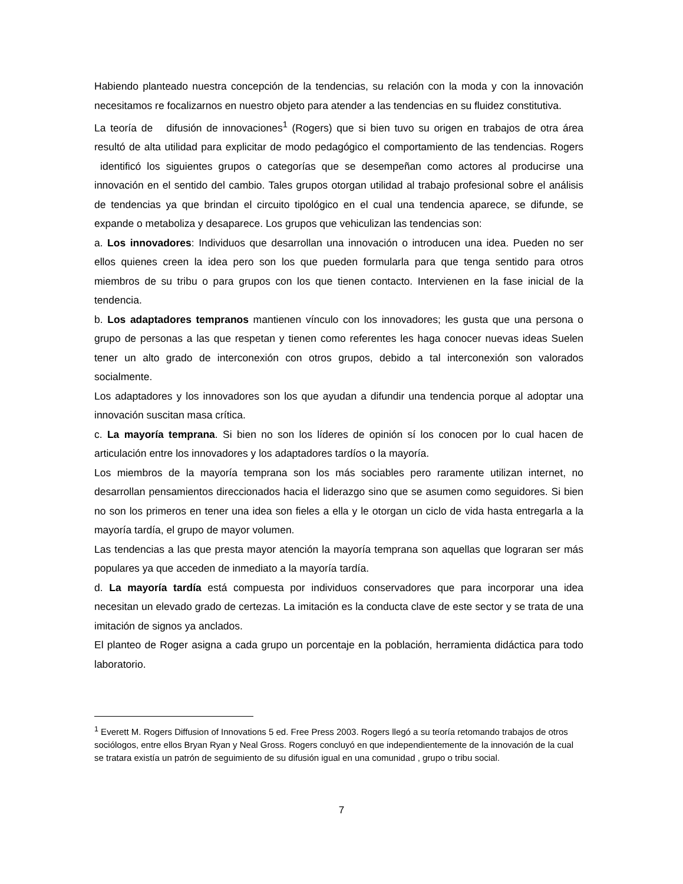Habiendo planteado nuestra concepción de la tendencias, su relación con la moda y con la innovación necesitamos re focalizarnos en nuestro objeto para atender a las tendencias en su fluidez constitutiva.
La teoría de difusión de innovaciones<sup>1</sup> (Rogers) que si bien tuvo su origen en trabajos de otra área resultó de alta utilidad para explicitar de modo pedagógico el comportamiento de las tendencias. Rogers identificó los siguientes grupos o categorías que se desempeñan como actores al producirse una innovación en el sentido del cambio. Tales grupos otorgan utilidad al trabajo profesional sobre el análisis de tendencias ya que brindan el circuito tipológico en el cual una tendencia aparece, se difunde, se expande o metaboliza y desaparece. Los grupos que vehiculizan las tendencias son:
a. Los innovadores: Individuos que desarrollan una innovación o introducen una idea. Pueden no ser ellos quienes creen la idea pero son los que pueden formularla para que tenga sentido para otros miembros de su tribu o para grupos con los que tienen contacto. Intervienen en la fase inicial de la tendencia.
b. Los adaptadores tempranos mantienen vínculo con los innovadores; les gusta que una persona o grupo de personas a las que respetan y tienen como referentes les haga conocer nuevas ideas Suelen tener un alto grado de interconexión con otros grupos, debido a tal interconexión son valorados socialmente.
Los adaptadores y los innovadores son los que ayudan a difundir una tendencia porque al adoptar una innovación suscitan masa crítica.
c. La mayoría temprana. Si bien no son los líderes de opinión sí los conocen por lo cual hacen de articulación entre los innovadores y los adaptadores tardíos o la mayoría.
Los miembros de la mayoría temprana son los más sociables pero raramente utilizan internet, no desarrollan pensamientos direccionados hacia el liderazgo sino que se asumen como seguidores. Si bien no son los primeros en tener una idea son fieles a ella y le otorgan un ciclo de vida hasta entregarla a la mayoría tardía, el grupo de mayor volumen.
Las tendencias a las que presta mayor atención la mayoría temprana son aquellas que lograran ser más populares ya que acceden de inmediato a la mayoría tardía.
d. La mayoría tardía está compuesta por individuos conservadores que para incorporar una idea necesitan un elevado grado de certezas. La imitación es la conducta clave de este sector y se trata de una imitación de signos ya anclados.
El planteo de Roger asigna a cada grupo un porcentaje en la población, herramienta didáctica para todo laboratorio.
<sup>1</sup> Everett M. Rogers Diffusion of Innovations 5 ed. Free Press 2003. Rogers llegó a su teoría retomando trabajos de otros sociólogos, entre ellos Bryan Ryan y Neal Gross. Rogers concluyó en que independientemente de la innovación de la cual se tratara existía un patrón de seguimiento de su difusión igual en una comunidad , grupo o tribu social.
7